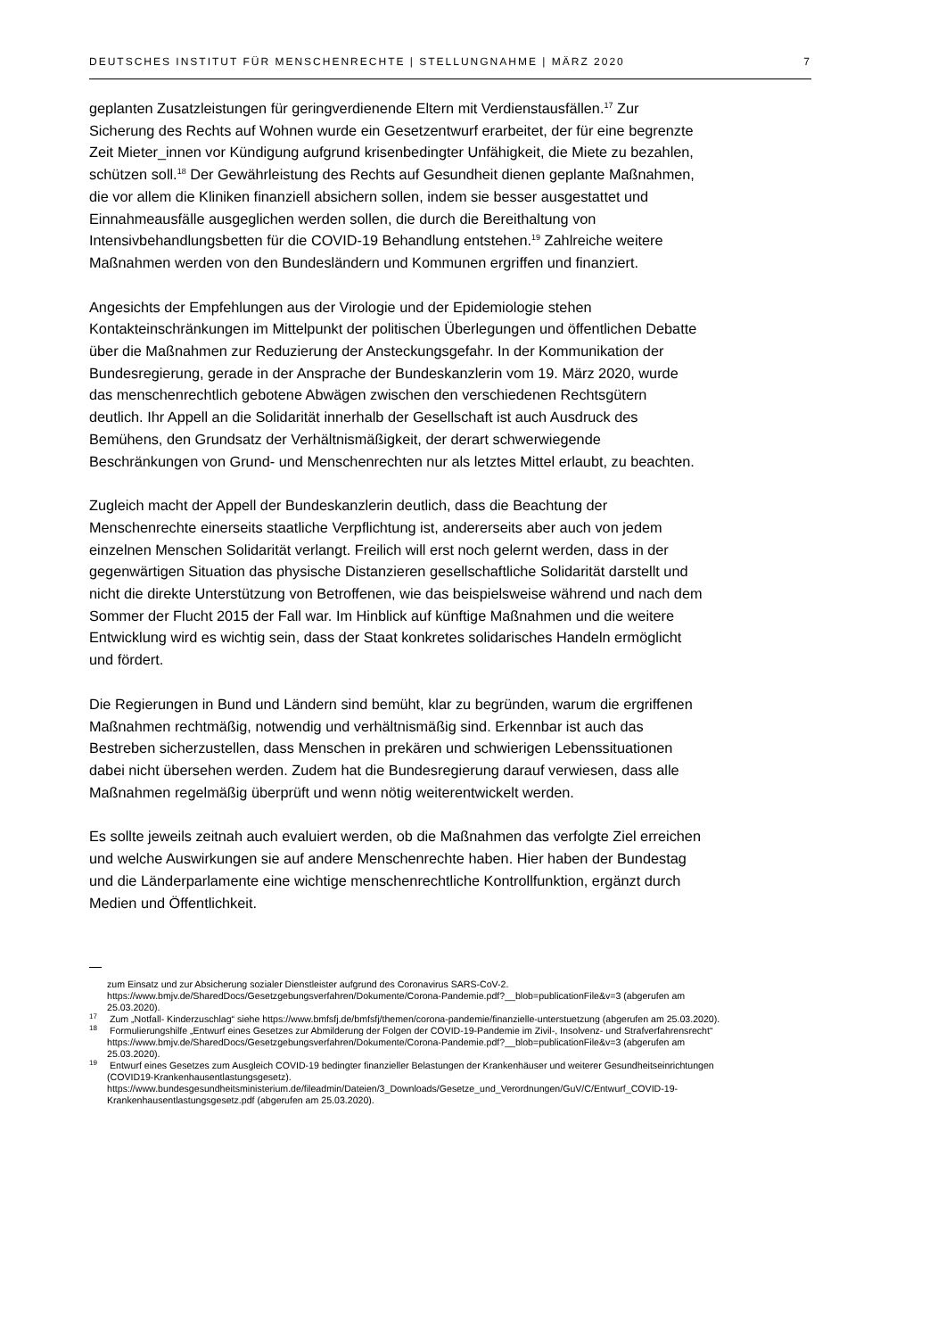DEUTSCHES INSTITUT FÜR MENSCHENRECHTE | STELLUNGNAHME | MÄRZ 2020 7
geplanten Zusatzleistungen für geringverdienende Eltern mit Verdienstausfällen.<sup>17</sup> Zur Sicherung des Rechts auf Wohnen wurde ein Gesetzentwurf erarbeitet, der für eine begrenzte Zeit Mieter_innen vor Kündigung aufgrund krisenbedingter Unfähigkeit, die Miete zu bezahlen, schützen soll.<sup>18</sup> Der Gewährleistung des Rechts auf Gesundheit dienen geplante Maßnahmen, die vor allem die Kliniken finanziell absichern sollen, indem sie besser ausgestattet und Einnahmeausfälle ausgeglichen werden sollen, die durch die Bereithaltung von Intensivbehandlungsbetten für die COVID-19 Behandlung entstehen.<sup>19</sup> Zahlreiche weitere Maßnahmen werden von den Bundesländern und Kommunen ergriffen und finanziert.
Angesichts der Empfehlungen aus der Virologie und der Epidemiologie stehen Kontakteinschränkungen im Mittelpunkt der politischen Überlegungen und öffentlichen Debatte über die Maßnahmen zur Reduzierung der Ansteckungsgefahr. In der Kommunikation der Bundesregierung, gerade in der Ansprache der Bundeskanzlerin vom 19. März 2020, wurde das menschenrechtlich gebotene Abwägen zwischen den verschiedenen Rechtsgütern deutlich. Ihr Appell an die Solidarität innerhalb der Gesellschaft ist auch Ausdruck des Bemühens, den Grundsatz der Verhältnismäßigkeit, der derart schwerwiegende Beschränkungen von Grund- und Menschenrechten nur als letztes Mittel erlaubt, zu beachten.
Zugleich macht der Appell der Bundeskanzlerin deutlich, dass die Beachtung der Menschenrechte einerseits staatliche Verpflichtung ist, andererseits aber auch von jedem einzelnen Menschen Solidarität verlangt. Freilich will erst noch gelernt werden, dass in der gegenwärtigen Situation das physische Distanzieren gesellschaftliche Solidarität darstellt und nicht die direkte Unterstützung von Betroffenen, wie das beispielsweise während und nach dem Sommer der Flucht 2015 der Fall war. Im Hinblick auf künftige Maßnahmen und die weitere Entwicklung wird es wichtig sein, dass der Staat konkretes solidarisches Handeln ermöglicht und fördert.
Die Regierungen in Bund und Ländern sind bemüht, klar zu begründen, warum die ergriffenen Maßnahmen rechtmäßig, notwendig und verhältnismäßig sind. Erkennbar ist auch das Bestreben sicherzustellen, dass Menschen in prekären und schwierigen Lebenssituationen dabei nicht übersehen werden. Zudem hat die Bundesregierung darauf verwiesen, dass alle Maßnahmen regelmäßig überprüft und wenn nötig weiterentwickelt werden.
Es sollte jeweils zeitnah auch evaluiert werden, ob die Maßnahmen das verfolgte Ziel erreichen und welche Auswirkungen sie auf andere Menschenrechte haben. Hier haben der Bundestag und die Länderparlamente eine wichtige menschenrechtliche Kontrollfunktion, ergänzt durch Medien und Öffentlichkeit.
zum Einsatz und zur Absicherung sozialer Dienstleister aufgrund des Coronavirus SARS-CoV-2. https://www.bmjv.de/SharedDocs/Gesetzgebungsverfahren/Dokumente/Corona-Pandemie.pdf?__blob=publicationFile&v=3 (abgerufen am 25.03.2020).
<sup>17</sup> Zum „Notfall- Kinderzuschlag“ siehe https://www.bmfsfj.de/bmfsfj/themen/corona-pandemie/finanzielle-unterstuetzung (abgerufen am 25.03.2020).
<sup>18</sup> Formulierungshilfe „Entwurf eines Gesetzes zur Abmilderung der Folgen der COVID-19-Pandemie im Zivil-, Insolvenz- und Strafverfahrensrecht“ https://www.bmjv.de/SharedDocs/Gesetzgebungsverfahren/Dokumente/Corona-Pandemie.pdf?__blob=publicationFile&v=3 (abgerufen am 25.03.2020).
<sup>19</sup> Entwurf eines Gesetzes zum Ausgleich COVID-19 bedingter finanzieller Belastungen der Krankenhäuser und weiterer Gesundheitseinrichtungen (COVID19-Krankenhausentlastungsgesetz). https://www.bundesgesundheitsministerium.de/fileadmin/Dateien/3_Downloads/Gesetze_und_Verordnungen/GuV/C/Entwurf_COVID-19-Krankenhausentlastungsgesetz.pdf (abgerufen am 25.03.2020).